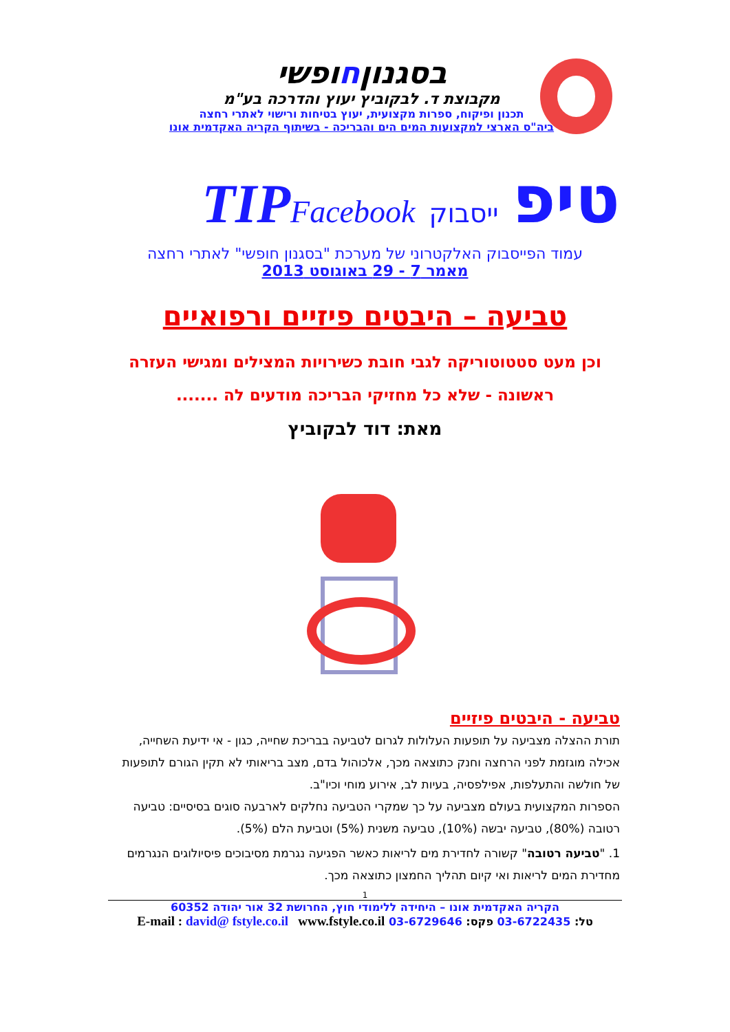בסגנוןחופשי
מקבוצת ד. לבקוביץ יעוץ והדרכה בע"מ
תכנון ופיקוח, ספרות מקצועית, יעוץ בטיחות ורישוי לאתרי רחצה
ביה"ס הארצי למקצועות המים הים והבריכה - בשיתוף הקריה האקדמית אונו
טיפ ייסבוק TIPFacebook
עמוד הפייסבוק האלקטרוני של מערכת "בסגנון חופשי" לאתרי רחצה
מאמר 7 - 29 באוגוסט 2013
טביעה – היבטים פיזיים ורפואיים
וכן מעט סטטוטוריקה לגבי חובת כשירויות המצילים ומגישי העזרה ראשונה - שלא כל מחזיקי הבריכה מודעים לה .......
מאת: דוד לבקוביץ
טביעה - היבטים פיזיים
תורת ההצלה מצביעה על תופעות העלולות לגרום לטביעה בבריכת שחייה, כגון - אי ידיעת השחייה, אכילה מוגזמת לפני הרחצה וחנק כתוצאה מכך, אלכוהול בדם, מצב בריאותי לא תקין הגורם לתופעות של חולשה והתעלפות, אפילפסיה, בעיות לב, אירוע מוחי וכיו"ב.
הספרות המקצועית בעולם מצביעה על כך שמקרי הטביעה נחלקים לארבעה סוגים בסיסיים: טביעה רטובה (80%), טביעה יבשה (10%), טביעה משנית (5%) וטביעת הלם (5%).
1. "טביעה רטובה" קשורה לחדירת מים לריאות כאשר הפגיעה נגרמת מסיבוכים פיסיולוגים הנגרמים מחדירת המים לריאות ואי קיום תהליך החמצון כתוצאה מכך.
1
הקריה האקדמית אונו – היחידה ללימודי חוץ, החרושת 32 אור יהודה 60352
טל: 03-6722435 פקס: 03-6729646 E-mail : david@ fstyle.co.il www.fstyle.co.il